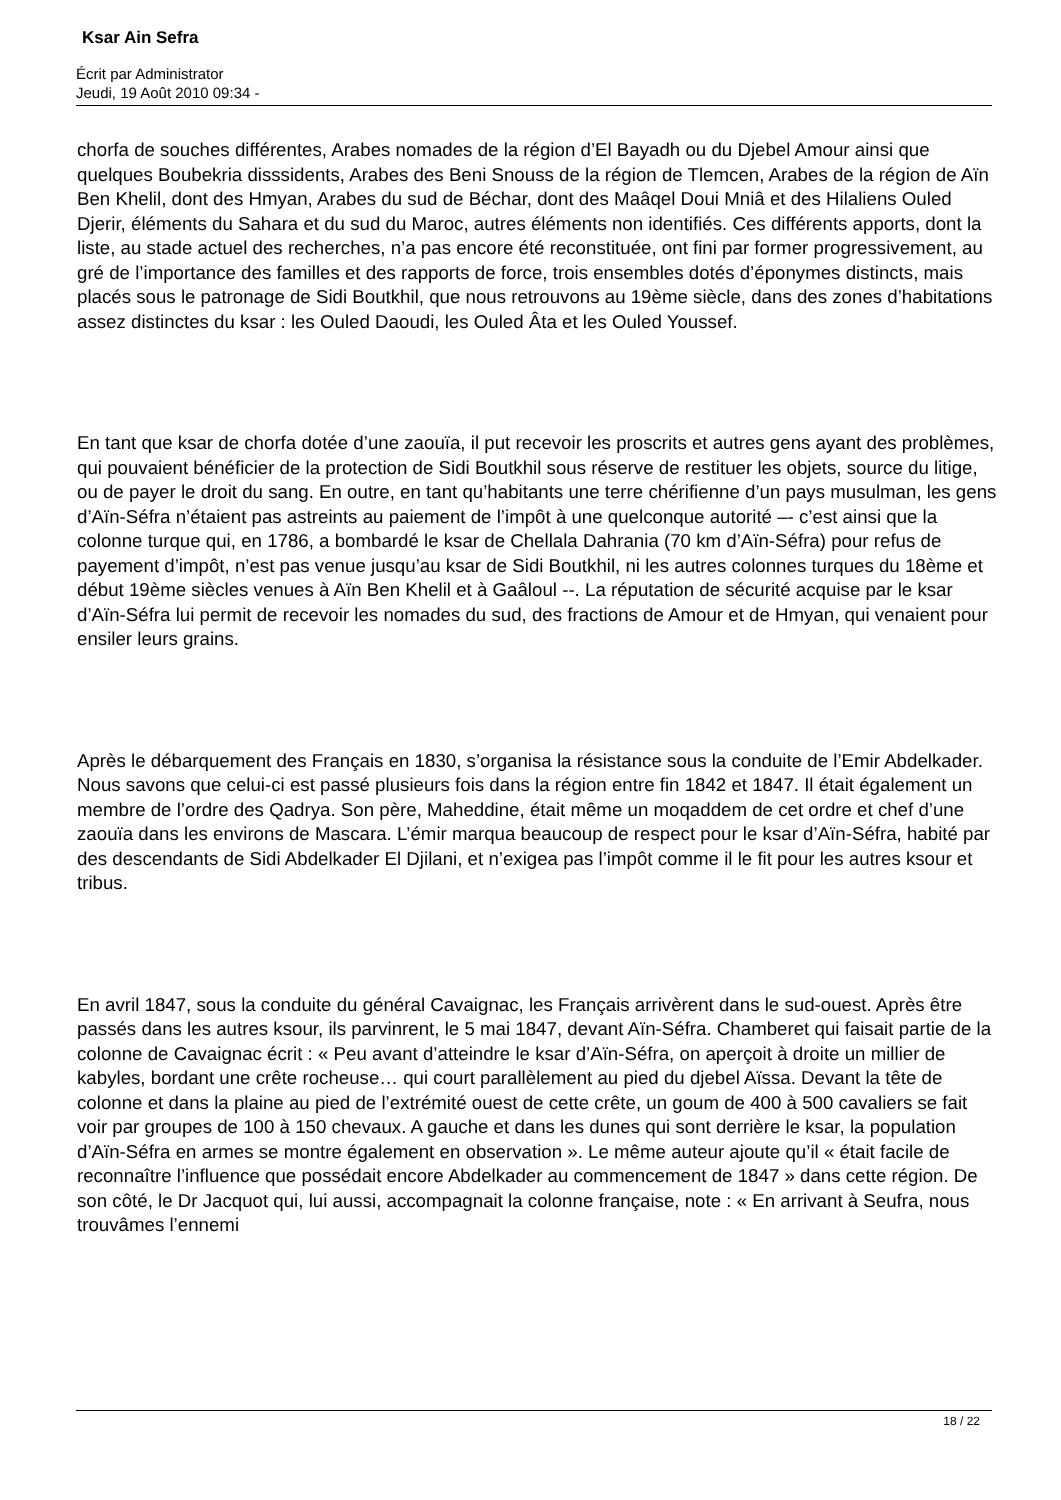Ksar Ain Sefra
Écrit par Administrator
Jeudi, 19 Août 2010 09:34 -
chorfa de souches différentes, Arabes nomades de la région d’El Bayadh ou du Djebel Amour ainsi que quelques Boubekria disssidents, Arabes des Beni Snouss de la région de Tlemcen, Arabes de la région de Aïn Ben Khelil, dont des Hmyan, Arabes du sud de Béchar, dont des Maâqel Doui Mniâ et des Hilaliens Ouled Djerir, éléments du Sahara et du sud du Maroc, autres éléments non identifiés. Ces différents apports, dont la liste, au stade actuel des recherches, n’a pas encore été reconstituée, ont fini par former progressivement, au gré de l’importance des familles et des rapports de force, trois ensembles dotés d’éponymes distincts, mais placés sous le patronage de Sidi Boutkhil, que nous retrouvons au 19ème siècle, dans des zones d’habitations assez distinctes du ksar : les Ouled Daoudi, les Ouled Âta et les Ouled Youssef.
En tant que ksar de chorfa dotée d’une zaouïa, il put recevoir les proscrits et autres gens ayant des problèmes, qui pouvaient bénéficier de la protection de Sidi Boutkhil sous réserve de restituer les objets, source du litige, ou de payer le droit du sang. En outre, en tant qu’habitants une terre chérifienne d’un pays musulman, les gens d’Aïn-Séfra n’étaient pas astreints au paiement de l’impôt à une quelconque autorité –- c’est ainsi que la colonne turque qui, en 1786, a bombardé le ksar de Chellala Dahrania (70 km d’Aïn-Séfra) pour refus de payement d’impôt, n’est pas venue jusqu’au ksar de Sidi Boutkhil, ni les autres colonnes turques du 18ème et début 19ème siècles venues à Aïn Ben Khelil et à Gaâloul --. La réputation de sécurité acquise par le ksar d’Aïn-Séfra lui permit de recevoir les nomades du sud, des fractions de Amour et de Hmyan, qui venaient pour ensiler leurs grains.
Après le débarquement des Français en 1830, s’organisa la résistance sous la conduite de l’Emir Abdelkader. Nous savons que celui-ci est passé plusieurs fois dans la région entre fin 1842 et 1847. Il était également un membre de l’ordre des Qadrya. Son père, Maheddine, était même un moqaddem de cet ordre et chef d’une zaouïa dans les environs de Mascara. L’émir marqua beaucoup de respect pour le ksar d’Aïn-Séfra, habité par des descendants de Sidi Abdelkader El Djilani, et n’exigea pas l’impôt comme il le fit pour les autres ksour et tribus.
En avril 1847, sous la conduite du général Cavaignac, les Français arrivèrent dans le sud-ouest. Après être passés dans les autres ksour, ils parvinrent, le 5 mai 1847, devant Aïn-Séfra. Chamberet qui faisait partie de la colonne de Cavaignac écrit : « Peu avant d’atteindre le ksar d’Aïn-Séfra, on aperçoit à droite un millier de kabyles, bordant une crête rocheuse… qui court parallèlement au pied du djebel Aïssa. Devant la tête de colonne et dans la plaine au pied de l’extrémité ouest de cette crête, un goum de 400 à 500 cavaliers se fait voir par groupes de 100 à 150 chevaux. A gauche et dans les dunes qui sont derrière le ksar, la population d’Aïn-Séfra en armes se montre également en observation ». Le même auteur ajoute qu’il « était facile de reconnaître l’influence que possédait encore Abdelkader au commencement de 1847 » dans cette région. De son côté, le Dr Jacquot qui, lui aussi, accompagnait la colonne française, note : « En arrivant à Seufra, nous trouvâmes l’ennemi
18 / 22